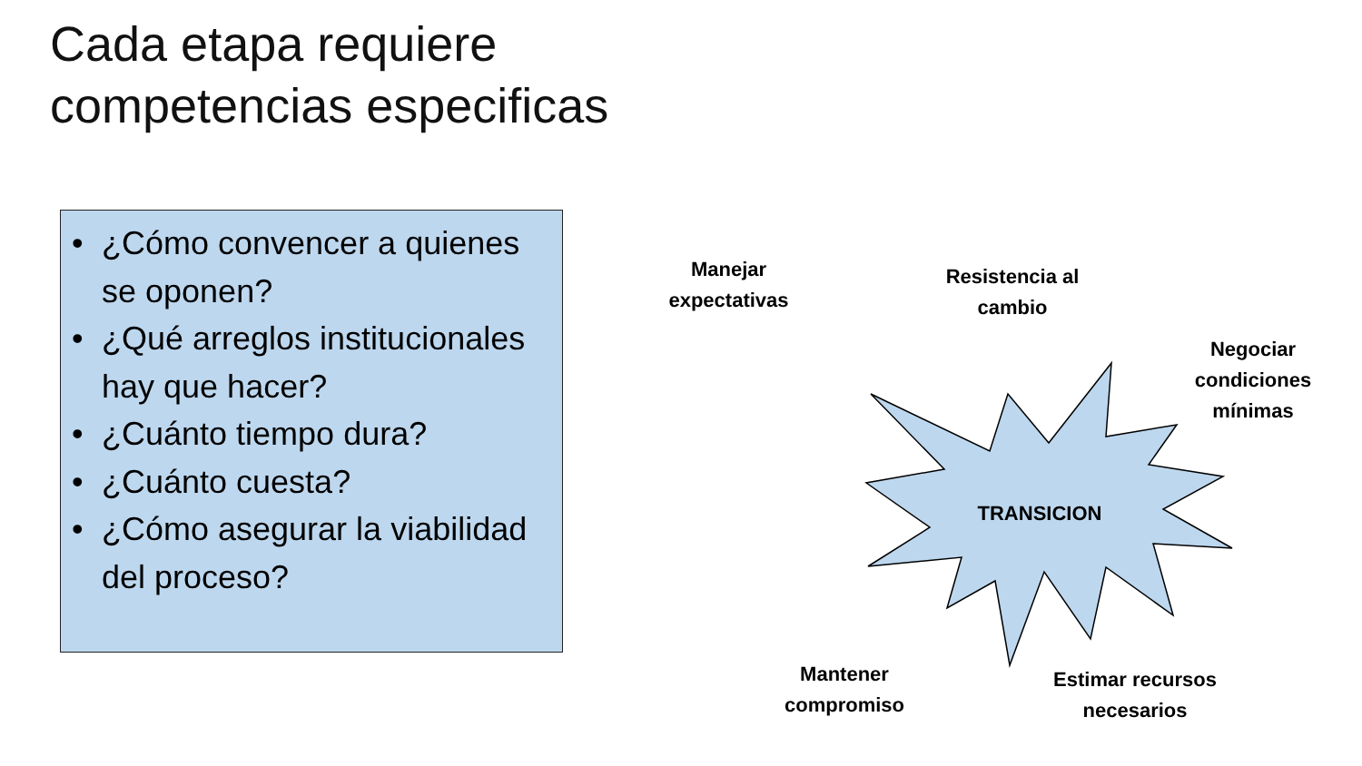Cada etapa requiere
competencias especificas
• ¿Cómo convencer a quienes se oponen?
• ¿Qué arreglos institucionales hay que hacer?
• ¿Cuánto tiempo dura?
• ¿Cuánto cuesta?
• ¿Cómo asegurar la viabilidad del proceso?
Manejar
expectativas
Resistencia al
cambio
Negociar
condiciones
mínimas
TRANSICION
Mantener
compromiso
Estimar recursos
necesarios